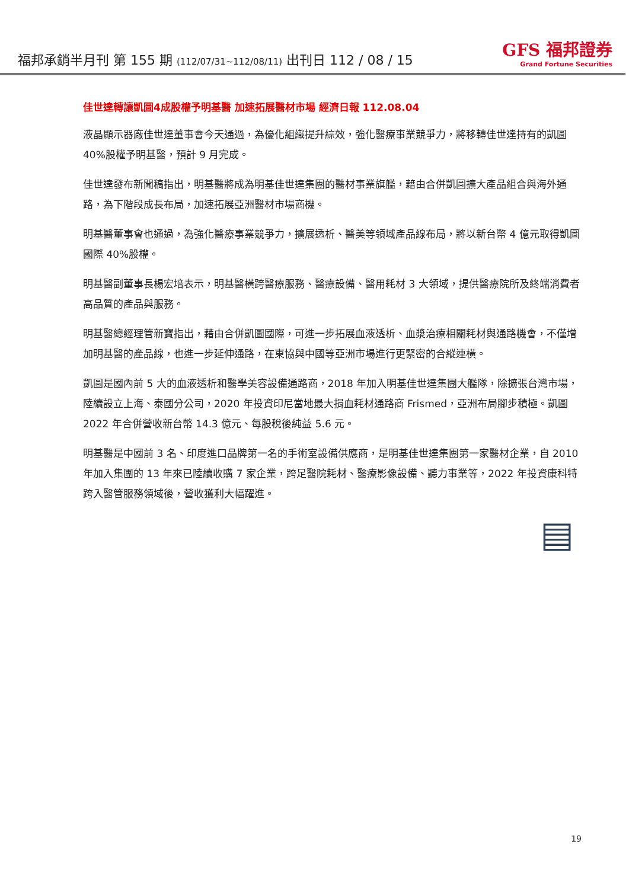福邦承銷半月刊 第 155 期 (112/07/31~112/08/11) 出刊日 112 / 08 / 15
GFS 福邦證券
Grand Fortune Securities
佳世達轉讓凱圖4成股權予明基醫 加速拓展醫材市場 經濟日報 112.08.04
液晶顯示器廠佳世達董事會今天通過，為優化組織提升綜效，強化醫療事業競爭力，將移轉佳世達持有的凱圖 40%股權予明基醫，預計 9 月完成。
佳世達發布新聞稿指出，明基醫將成為明基佳世達集團的醫材事業旗艦，藉由合併凱圖擴大產品組合與海外通路，為下階段成長布局，加速拓展亞洲醫材市場商機。
明基醫董事會也通過，為強化醫療事業競爭力，擴展透析、醫美等領域產品線布局，將以新台幣 4 億元取得凱圖國際 40%股權。
明基醫副董事長楊宏培表示，明基醫橫跨醫療服務、醫療設備、醫用耗材 3 大領域，提供醫療院所及終端消費者高品質的產品與服務。
明基醫總經理管新寶指出，藉由合併凱圖國際，可進一步拓展血液透析、血漿治療相關耗材與通路機會，不僅增加明基醫的產品線，也進一步延伸通路，在東協與中國等亞洲市場進行更緊密的合縱連橫。
凱圖是國內前 5 大的血液透析和醫學美容設備通路商，2018 年加入明基佳世達集團大艦隊，除擴張台灣市場，陸續設立上海、泰國分公司，2020 年投資印尼當地最大捐血耗材通路商 Frismed，亞洲布局腳步積極。凱圖 2022 年合併營收新台幣 14.3 億元、每股稅後純益 5.6 元。
明基醫是中國前 3 名、印度進口品牌第一名的手術室設備供應商，是明基佳世達集團第一家醫材企業，自 2010 年加入集團的 13 年來已陸續收購 7 家企業，跨足醫院耗材、醫療影像設備、聽力事業等，2022 年投資康科特跨入醫管服務領域後，營收獲利大幅躍進。
▤
19